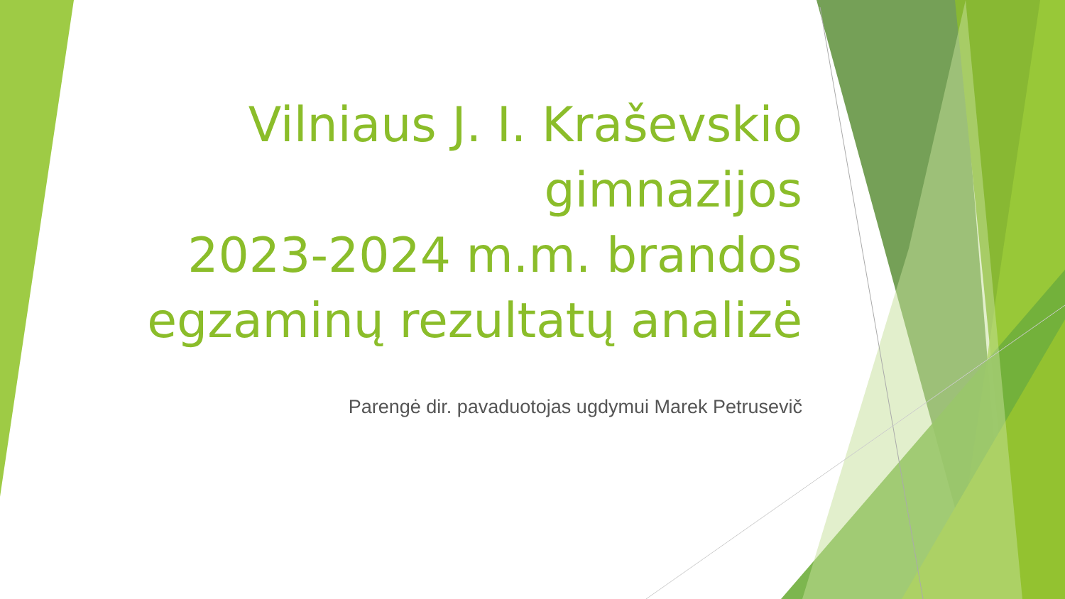Vilniaus J. I. Kraševskio
gimnazijos
2023-2024 m.m. brandos
egzaminų rezultatų analizė
Parengė dir. pavaduotojas ugdymui Marek Petrusevič